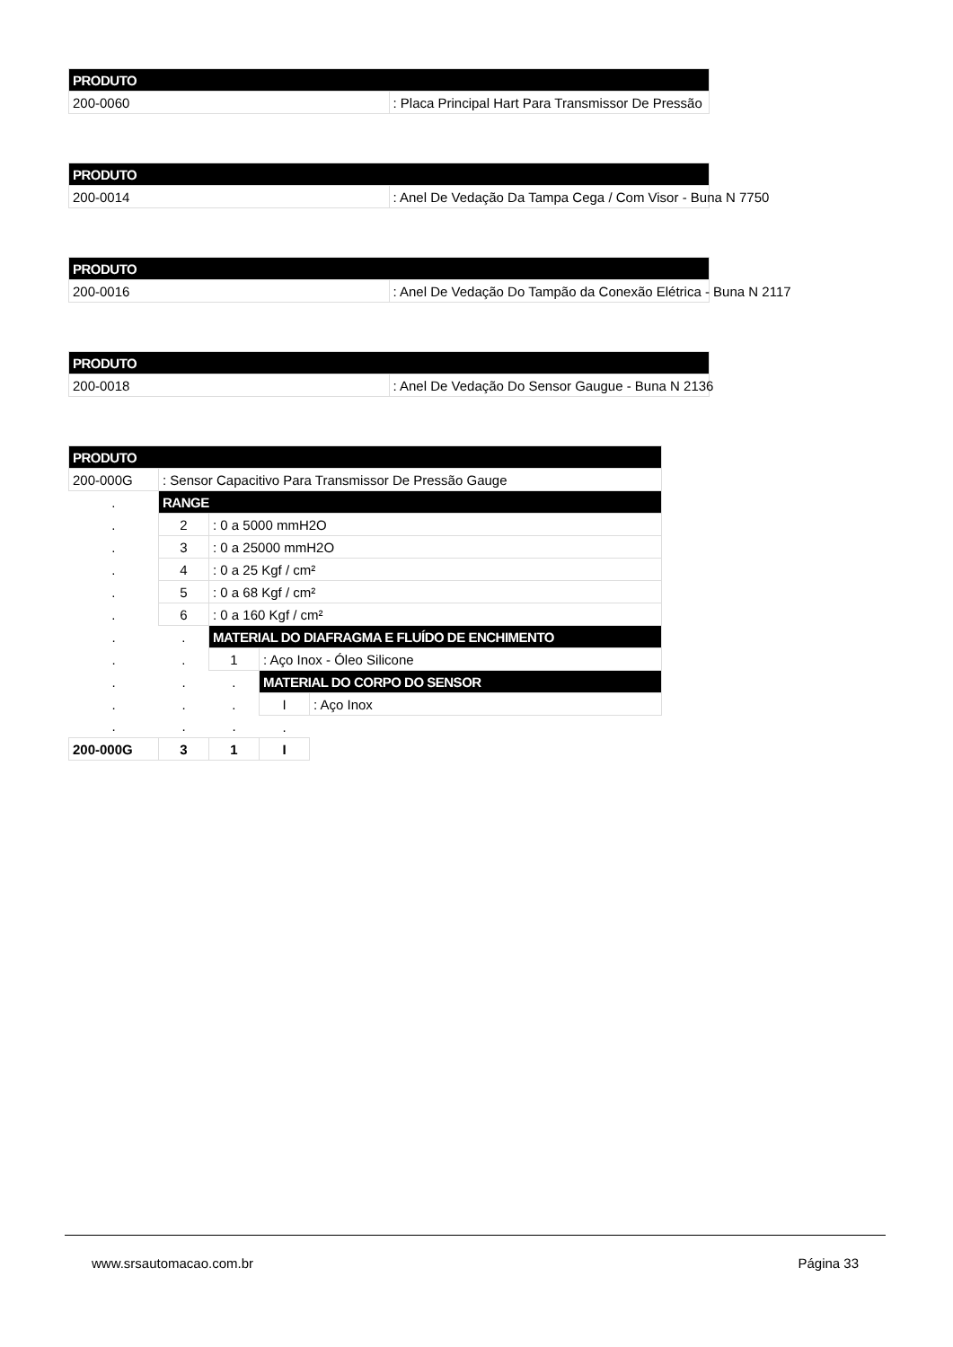| PRODUTO | |
| --- | --- |
| 200-0060 | : Placa Principal Hart Para Transmissor De Pressão |
| PRODUTO | |
| --- | --- |
| 200-0014 | : Anel De Vedação Da Tampa Cega / Com Visor - Buna N 7750 |
| PRODUTO | |
| --- | --- |
| 200-0016 | : Anel De Vedação Do Tampão da Conexão Elétrica - Buna N 2117 |
| PRODUTO | |
| --- | --- |
| 200-0018 | : Anel De Vedação Do Sensor Gaugue - Buna N 2136 |
| PRODUTO | | | | |
| --- | --- | --- | --- | --- |
| 200-000G | : Sensor Capacitivo Para Transmissor De Pressão Gauge | | | |
| . | RANGE | | | |
| . | 2 | : 0 a 5000 mmH2O | | |
| . | 3 | : 0 a 25000 mmH2O | | |
| . | 4 | : 0 a 25 Kgf / cm² | | |
| . | 5 | : 0 a 68 Kgf / cm² | | |
| . | 6 | : 0 a 160 Kgf / cm² | | |
| . | . | MATERIAL DO DIAFRAGMA E FLUÍDO DE ENCHIMENTO | | |
| . | . | 1 | : Aço Inox - Óleo Silicone | |
| . | . | . | MATERIAL DO CORPO DO SENSOR | |
| . | . | . | I | : Aço Inox |
| . | . | . | . | |
| 200-000G | 3 | 1 | I | |
www.srsautomacao.com.br Página 33